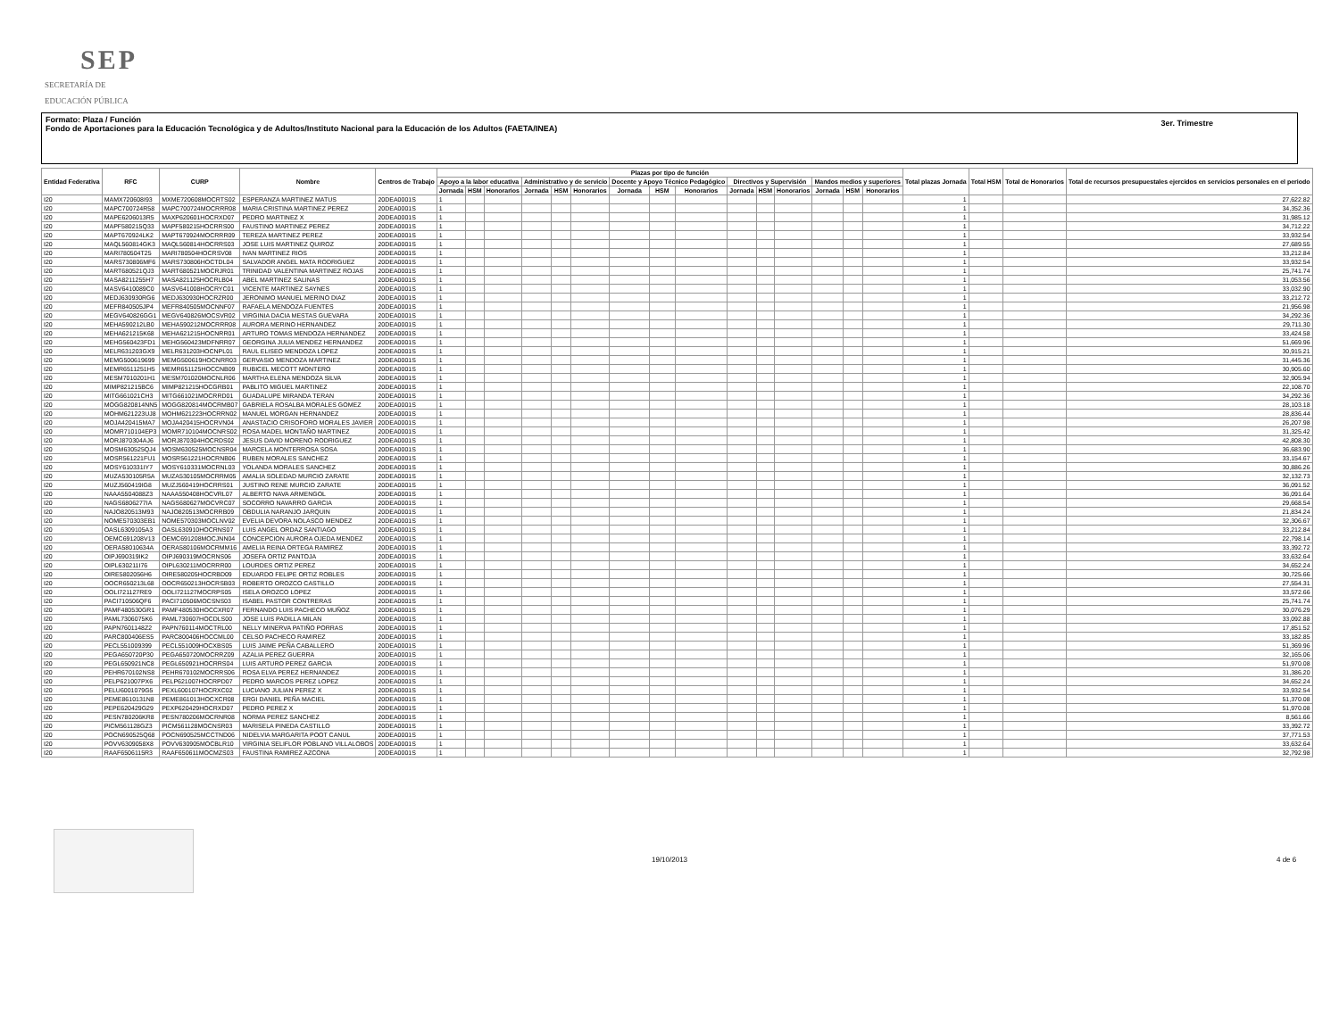SEP
SECRETARÍA DE
EDUCACIÓN PÚBLICA
3er. Trimestre Formato: Plaza / Función
Fondo de Aportaciones para la Educación Tecnológica y de Adultos/Instituto Nacional para la Educación de los Adultos (FAETA/INEA)
| Entidad Federativa | RFC | CURP | Nombre | Centros de Trabajo | Plazas por tipo de función | | | | | | | | | | | | | | | Total plazas Jornada | Total HSM | Total de Honorarios | Total de recursos presupuestales ejercidos en servicios personales en el periodo |
| --- | --- | --- | --- | --- | --- | --- | --- | --- | --- | --- | --- | --- | --- | --- | --- | --- | --- | --- | --- | --- | --- | --- | --- |
| | | | | | Apoyo a la labor educativa | | | Administrativo y de servicio | | | Docente y Apoyo Técnico Pedagógico | | | Directivos y Supervisión | | | Mandos medios y superiores | | | | | | |
| | | | | | Jornada | HSM | Honorarios | Jornada | HSM | Honorarios | Jornada | HSM | Honorarios | Jornada | HSM | Honorarios | Jornada | HSM | Honorarios | | | | |
| I20 | MAMX720608I93 | MXME720608MOCRTS02 | ESPERANZA MARTINEZ MATUS | 20DEA0001S | 1 | | | | | | | | | | | | | | | 1 | | | 27,622.82 |
| I20 | MAPC700724R58 | MAPC700724MOCRRR08 | MARIA CRISTINA MARTINEZ PEREZ | 20DEA0001S | 1 | | | | | | | | | | | | | | | 1 | | | 34,352.36 |
| I20 | MAPE6206013R5 | MAXP620601HOCRXD07 | PEDRO MARTINEZ X | 20DEA0001S | 1 | | | | | | | | | | | | | | | 1 | | | 31,985.12 |
| I20 | MAPF580215Q33 | MAPF580215HOCRRS00 | FAUSTINO MARTINEZ PEREZ | 20DEA0001S | 1 | | | | | | | | | | | | | | | 1 | | | 34,712.22 |
| I20 | MAPT670924LK2 | MAPT670924MOCRRR09 | TEREZA MARTINEZ PEREZ | 20DEA0001S | 1 | | | | | | | | | | | | | | | 1 | | | 33,932.54 |
| I20 | MAQL560814GK3 | MAQL560814HOCRRS03 | JOSE LUIS MARTINEZ QUIROZ | 20DEA0001S | 1 | | | | | | | | | | | | | | | 1 | | | 27,689.55 |
| I20 | MARI780504T25 | MARI780504HOCRSV08 | IVAN MARTINEZ RIOS | 20DEA0001S | 1 | | | | | | | | | | | | | | | 1 | | | 33,212.84 |
| I20 | MARS730806MF6 | MARS730806HOCTDL04 | SALVADOR ANGEL MATA RODRIGUEZ | 20DEA0001S | 1 | | | | | | | | | | | | | | | 1 | | | 33,932.54 |
| I20 | MART680521QJ3 | MART680521MOCRJR01 | TRINIDAD VALENTINA MARTINEZ ROJAS | 20DEA0001S | 1 | | | | | | | | | | | | | | | 1 | | | 25,741.74 |
| I20 | MASA8211255H7 | MASA821125HOCRLB04 | ABEL MARTINEZ SALINAS | 20DEA0001S | 1 | | | | | | | | | | | | | | | 1 | | | 31,053.56 |
| I20 | MASV6410089C0 | MASV641008HOCRYC01 | VICENTE MARTINEZ SAYNES | 20DEA0001S | 1 | | | | | | | | | | | | | | | 1 | | | 33,032.90 |
| I20 | MEDJ630930RG6 | MEDJ630930HOCRZR00 | JERONIMO MANUEL MERINO DIAZ | 20DEA0001S | 1 | | | | | | | | | | | | | | | 1 | | | 33,212.72 |
| I20 | MEFR840505JP4 | MEFR840505MOCNNF07 | RAFAELA MENDOZA FUENTES | 20DEA0001S | 1 | | | | | | | | | | | | | | | 1 | | | 21,956.98 |
| I20 | MEGV640826GG1 | MEGV640826MOCSVR02 | VIRGINIA DACIA MESTAS GUEVARA | 20DEA0001S | 1 | | | | | | | | | | | | | | | 1 | | | 34,292.36 |
| I20 | MEHA590212LB0 | MEHA590212MOCRRR08 | AURORA MERINO HERNANDEZ | 20DEA0001S | 1 | | | | | | | | | | | | | | | 1 | | | 29,711.30 |
| I20 | MEHA621215K68 | MEHA621215HOCNRR01 | ARTURO TOMAS MENDOZA HERNANDEZ | 20DEA0001S | 1 | | | | | | | | | | | | | | | 1 | | | 33,424.58 |
| I20 | MEHG560423FD1 | MEHG560423MDFNRR07 | GEORGINA JULIA MENDEZ HERNANDEZ | 20DEA0001S | 1 | | | | | | | | | | | | | | | 1 | | | 51,669.96 |
| I20 | MELR631203GX9 | MELR631203HOCNPL01 | RAUL ELISEO MENDOZA LOPEZ | 20DEA0001S | 1 | | | | | | | | | | | | | | | 1 | | | 30,915.21 |
| I20 | MEMG500619699 | MEMG500619HOCNRR03 | GERVASIO MENDOZA MARTINEZ | 20DEA0001S | 1 | | | | | | | | | | | | | | | 1 | | | 31,445.36 |
| I20 | MEMR6511251H5 | MEMR651125HOCCNB09 | RUBICEL MECOTT MONTERO | 20DEA0001S | 1 | | | | | | | | | | | | | | | 1 | | | 30,905.60 |
| I20 | MESM7010201H1 | MESM701020MOCNLR06 | MARTHA ELENA MENDOZA SILVA | 20DEA0001S | 1 | | | | | | | | | | | | | | | 1 | | | 32,905.94 |
| I20 | MIMP821215BC6 | MIMP821215HOCGRB01 | PABLITO MIGUEL MARTINEZ | 20DEA0001S | 1 | | | | | | | | | | | | | | | 1 | | | 22,108.70 |
| I20 | MITG661021CH3 | MITG661021MOCRRD01 | GUADALUPE MIRANDA TERAN | 20DEA0001S | 1 | | | | | | | | | | | | | | | 1 | | | 34,292.36 |
| I20 | MOGG820814NN5 | MOGG820814MOCRMB07 | GABRIELA ROSALBA MORALES GOMEZ | 20DEA0001S | 1 | | | | | | | | | | | | | | | 1 | | | 28,103.18 |
| I20 | MOHM621223UJ8 | MOHM621223HOCRRN02 | MANUEL MORGAN HERNANDEZ | 20DEA0001S | 1 | | | | | | | | | | | | | | | 1 | | | 28,836.44 |
| I20 | MOJA420415MA7 | MOJA420415HOCRVN04 | ANASTACIO CRISOFORO MORALES JAVIER | 20DEA0001S | 1 | | | | | | | | | | | | | | | 1 | | | 26,207.98 |
| I20 | MOMR710104EP3 | MOMR710104MOCNRS02 | ROSA MADEL MONTAÑO MARTINEZ | 20DEA0001S | 1 | | | | | | | | | | | | | | | 1 | | | 31,325.42 |
| I20 | MORJ870304AJ6 | MORJ870304HOCRDS02 | JESUS DAVID MORENO RODRIGUEZ | 20DEA0001S | 1 | | | | | | | | | | | | | | | 1 | | | 42,808.30 |
| I20 | MOSM630525QJ4 | MOSM630525MOCNSR04 | MARCELA MONTERROSA SOSA | 20DEA0001S | 1 | | | | | | | | | | | | | | | 1 | | | 36,683.90 |
| I20 | MOSR561221FU1 | MOSR561221HOCRNB06 | RUBEN MORALES SANCHEZ | 20DEA0001S | 1 | | | | | | | | | | | | | | | 1 | | | 33,154.67 |
| I20 | MOSY610331IY7 | MOSY610331MOCRNL03 | YOLANDA MORALES SANCHEZ | 20DEA0001S | 1 | | | | | | | | | | | | | | | 1 | | | 30,886.26 |
| I20 | MUZA530105R5A | MUZA530105MOCRRM05 | AMALIA SOLEDAD MURCIO ZARATE | 20DEA0001S | 1 | | | | | | | | | | | | | | | 1 | | | 32,132.73 |
| I20 | MUZJ560419IG8 | MUZJ560419HOCRRS01 | JUSTINO RENE MURCIO ZARATE | 20DEA0001S | 1 | | | | | | | | | | | | | | | 1 | | | 36,091.52 |
| I20 | NAAA5504088Z3 | NAAA550408HOCVRL07 | ALBERTO NAVA ARMENGOL | 20DEA0001S | 1 | | | | | | | | | | | | | | | 1 | | | 36,091.64 |
| I20 | NAGS6806277IA | NAGS680627MOCVRC07 | SOCORRO NAVARRO GARCIA | 20DEA0001S | 1 | | | | | | | | | | | | | | | 1 | | | 29,668.54 |
| I20 | NAJO820513M93 | NAJO820513MOCRRB09 | OBDULIA NARANJO JARQUIN | 20DEA0001S | 1 | | | | | | | | | | | | | | | 1 | | | 21,834.24 |
| I20 | NOME570303EB1 | NOME570303MOCLNV02 | EVELIA DEVORA NOLASCO MENDEZ | 20DEA0001S | 1 | | | | | | | | | | | | | | | 1 | | | 32,306.67 |
| I20 | OASL6309105A3 | OASL630910HOCRNS07 | LUIS ANGEL ORDAZ SANTIAGO | 20DEA0001S | 1 | | | | | | | | | | | | | | | 1 | | | 33,212.84 |
| I20 | OEMC691208V13 | OEMC691208MOCJNN04 | CONCEPCION AURORA OJEDA MENDEZ | 20DEA0001S | 1 | | | | | | | | | | | | | | | 1 | | | 22,798.14 |
| I20 | OERA58010634A | OERA580106MOCRMM16 | AMELIA REINA ORTEGA RAMIREZ | 20DEA0001S | 1 | | | | | | | | | | | | | | | 1 | | | 33,392.72 |
| I20 | OIPJ690319IK2 | OIPJ690319MOCRNS06 | JOSEFA ORTIZ PANTOJA | 20DEA0001S | 1 | | | | | | | | | | | | | | | 1 | | | 33,632.64 |
| I20 | OIPL630211I76 | OIPL630211MOCRRR00 | LOURDES ORTIZ PEREZ | 20DEA0001S | 1 | | | | | | | | | | | | | | | 1 | | | 34,652.24 |
| I20 | OIRE5802056H6 | OIRE580205HOCRBD09 | EDUARDO FELIPE ORTIZ ROBLES | 20DEA0001S | 1 | | | | | | | | | | | | | | | 1 | | | 30,725.66 |
| I20 | OOCR650213L68 | OOCR650213HOCRSB03 | ROBERTO OROZCO CASTILLO | 20DEA0001S | 1 | | | | | | | | | | | | | | | 1 | | | 27,554.31 |
| I20 | OOLI721127RE9 | OOLI721127MOCRPS05 | ISELA OROZCO LOPEZ | 20DEA0001S | 1 | | | | | | | | | | | | | | | 1 | | | 33,572.66 |
| I20 | PACI710506QF6 | PACI710506MOCSNS03 | ISABEL PASTOR CONTRERAS | 20DEA0001S | 1 | | | | | | | | | | | | | | | 1 | | | 25,741.74 |
| I20 | PAMF480530GR1 | PAMF480530HOCCXR07 | FERNANDO LUIS PACHECO MUÑOZ | 20DEA0001S | 1 | | | | | | | | | | | | | | | 1 | | | 30,076.29 |
| I20 | PAML7306075K6 | PAML730607HOCDLS00 | JOSE LUIS PADILLA MILAN | 20DEA0001S | 1 | | | | | | | | | | | | | | | 1 | | | 33,092.88 |
| I20 | PAPN7601148Z2 | PAPN760114MOCTRL00 | NELLY MINERVA PATIÑO PORRAS | 20DEA0001S | 1 | | | | | | | | | | | | | | | 1 | | | 17,851.52 |
| I20 | PARC800406ES5 | PARC800406HOCCML00 | CELSO PACHECO RAMIREZ | 20DEA0001S | 1 | | | | | | | | | | | | | | | 1 | | | 33,182.85 |
| I20 | PECL551009399 | PECL551009HOCXBS05 | LUIS JAIME PEÑA CABALLERO | 20DEA0001S | 1 | | | | | | | | | | | | | | | 1 | | | 51,369.96 |
| I20 | PEGA650720P30 | PEGA650720MOCRRZ09 | AZALIA PEREZ GUERRA | 20DEA0001S | 1 | | | | | | | | | | | | | | | 1 | | | 32,165.06 |
| I20 | PEGL650921NC8 | PEGL650921HOCRRS04 | LUIS ARTURO PEREZ GARCIA | 20DEA0001S | 1 | | | | | | | | | | | | | | | 1 | | | 51,970.08 |
| I20 | PEHR670102NS8 | PEHR670102MOCRRS06 | ROSA ELVA PEREZ HERNANDEZ | 20DEA0001S | 1 | | | | | | | | | | | | | | | 1 | | | 31,386.20 |
| I20 | PELP621007PX6 | PELP621007HOCRPD07 | PEDRO MARCOS PEREZ LOPEZ | 20DEA0001S | 1 | | | | | | | | | | | | | | | 1 | | | 34,652.24 |
| I20 | PELU6001079G5 | PEXL600107HOCRXC02 | LUCIANO JULIAN PEREZ X | 20DEA0001S | 1 | | | | | | | | | | | | | | | 1 | | | 33,932.54 |
| I20 | PEME8610131N8 | PEME861013HOCXCR08 | ERGI DANIEL PEÑA MACIEL | 20DEA0001S | 1 | | | | | | | | | | | | | | | 1 | | | 51,370.08 |
| I20 | PEPE620429G29 | PEXP620429HOCRXD07 | PEDRO PEREZ X | 20DEA0001S | 1 | | | | | | | | | | | | | | | 1 | | | 51,970.08 |
| I20 | PESN780206KR8 | PESN780206MOCRNR08 | NORMA PEREZ SANCHEZ | 20DEA0001S | 1 | | | | | | | | | | | | | | | 1 | | | 8,561.66 |
| I20 | PICM561128GZ3 | PICM561128MOCNSR03 | MARISELA PINEDA CASTILLO | 20DEA0001S | 1 | | | | | | | | | | | | | | | 1 | | | 33,392.72 |
| I20 | POCN690525Q68 | POCN690525MCCTND06 | NIDELVIA MARGARITA POOT CANUL | 20DEA0001S | 1 | | | | | | | | | | | | | | | 1 | | | 37,771.53 |
| I20 | POVV6309058X8 | POVV630905MOCBLR10 | VIRGINIA SELIFLOR POBLANO VILLALOBOS | 20DEA0001S | 1 | | | | | | | | | | | | | | | 1 | | | 33,632.64 |
| I20 | RAAF6506115R3 | RAAF650611MOCMZS03 | FAUSTINA RAMIREZ AZCONA | 20DEA0001S | 1 | | | | | | | | | | | | | | | 1 | | | 32,792.98 |
19/10/2013 4 de 6